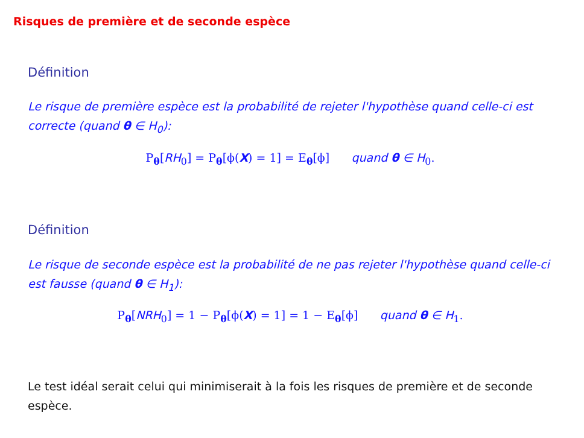Risques de première et de seconde espèce
Définition
Le risque de première espèce est la probabilité de rejeter l'hypothèse quand celle-ci est correcte (quand θ ∈ H<sub>0</sub>):
P<sub>θ</sub>[RH<sub>0</sub>] = P<sub>θ</sub>[ϕ(X) = 1] = E<sub>θ</sub>[ϕ] quand θ ∈ H<sub>0</sub>.
Définition
Le risque de seconde espèce est la probabilité de ne pas rejeter l'hypothèse quand celle-ci est fausse (quand θ ∈ H<sub>1</sub>):
P<sub>θ</sub>[NRH<sub>0</sub>] = 1 − P<sub>θ</sub>[ϕ(X) = 1] = 1 − E<sub>θ</sub>[ϕ] quand θ ∈ H<sub>1</sub>.
Le test idéal serait celui qui minimiserait à la fois les risques de première et de seconde espèce.